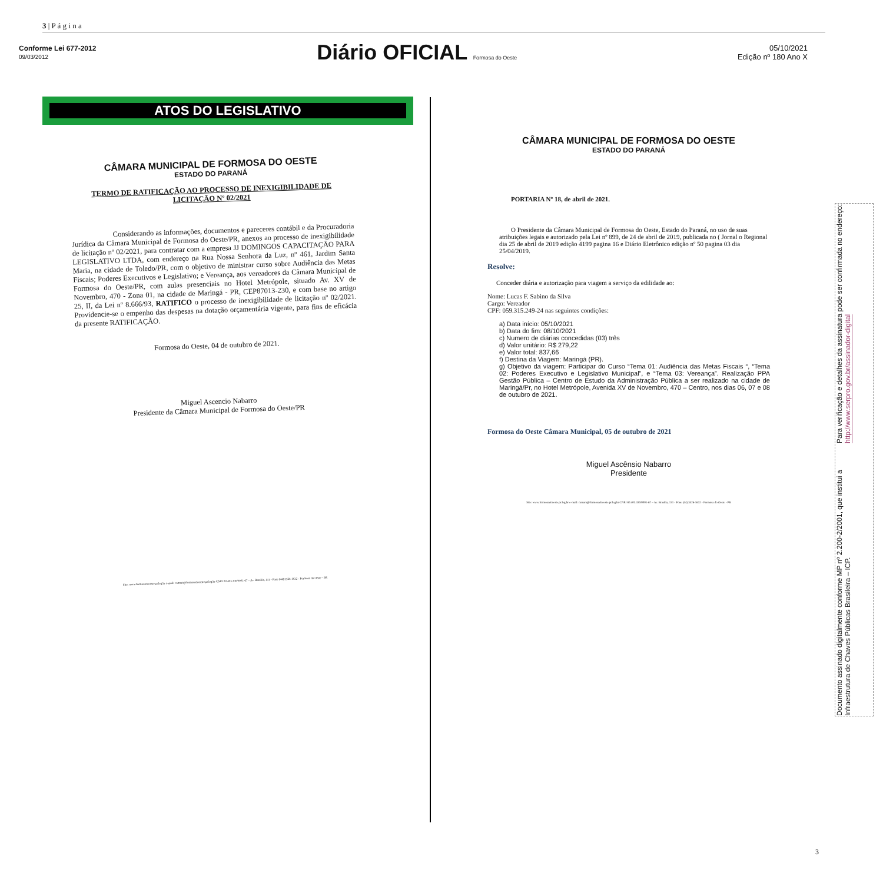3 | P á g i n a
Conforme Lei 677-2012
09/03/2012
Diário OFICIAL Formosa do Oeste
05/10/2021
Edição nº 180 Ano X
ATOS DO LEGISLATIVO
CÂMARA MUNICIPAL DE FORMOSA DO OESTE
ESTADO DO PARANÁ
TERMO DE RATIFICAÇÃO AO PROCESSO DE INEXIGIBILIDADE DE LICITAÇÃO Nº 02/2021
Considerando as informações, documentos e pareceres contábil e da Procuradoria Jurídica da Câmara Municipal de Formosa do Oeste/PR, anexos ao processo de inexigibilidade de licitação nº 02/2021, para contratar com a empresa JJ DOMINGOS CAPACITAÇÃO PARA LEGISLATIVO LTDA, com endereço na Rua Nossa Senhora da Luz, nº 461, Jardim Santa Maria, na cidade de Toledo/PR, com o objetivo de ministrar curso sobre Audiência das Metas Fiscais; Poderes Executivos e Legislativo; e Vereança, aos vereadores da Câmara Municipal de Formosa do Oeste/PR, com aulas presenciais no Hotel Metrópole, situado Av. XV de Novembro, 470 - Zona 01, na cidade de Maringá - PR, CEP87013-230, e com base no artigo 25, II, da Lei nº 8.666/93, RATIFICO o processo de inexigibilidade de licitação nº 02/2021. Providencie-se o empenho das despesas na dotação orçamentária vigente, para fins de eficácia da presente RATIFICAÇÃO.
Formosa do Oeste, 04 de outubro de 2021.
Miguel Ascencio Nabarro
Presidente da Câmara Municipal de Formosa do Oeste/PR
Site: www.formosadooeste.pr.leg.br e-mail: camara@formosadooeste.pr.leg.br CNPJ 80.403.330/0001-67 – Av. Brasília, 131 - Fone (44) 3526-1632 - Formosa do Oeste - PR
CÂMARA MUNICIPAL DE FORMOSA DO OESTE
ESTADO DO PARANÁ
PORTARIA Nº 18, de abril de 2021.
O Presidente da Câmara Municipal de Formosa do Oeste, Estado do Paraná, no uso de suas atribuições legais e autorizado pela Lei nº 899, de 24 de abril de 2019, publicada no ( Jornal o Regional dia 25 de abril de 2019 edição 4199 pagina 16 e Diário Eletrônico edição nº 50 pagina 03 dia 25/04/2019.
Resolve:
Conceder diária e autorização para viagem a serviço da edilidade ao:
Nome: Lucas F. Sabino da Silva
Cargo: Vereador
CPF: 059.315.249-24 nas seguintes condições:
a) Data início: 05/10/2021
b) Data do fim: 08/10/2021
c) Numero de diárias concedidas (03) três
d) Valor unitário: R$ 279,22
e) Valor total: 837,66
f) Destina da Viagem: Maringá (PR).
g) Objetivo da viagem: Participar do Curso “Tema 01: Audiência das Metas Fiscais “, “Tema 02: Poderes Executivo e Legislativo Municipal”, e “Tema 03: Vereança”. Realização PPA Gestão Pública – Centro de Estudo da Administração Pública a ser realizado na cidade de Maringá/Pr, no Hotel Metrópole, Avenida XV de Novembro, 470 – Centro, nos dias 06, 07 e 08 de outubro de 2021.
Formosa do Oeste Câmara Municipal, 05 de outubro de 2021
Miguel Ascênsio Nabarro
Presidente
Site: www.formosadooeste.pr.leg.br e-mail: camara@formosadooeste.pr.leg.br CNPJ 80.403.330/0001-67 – Av. Brasília, 131 - Fone (44) 3526-1632 - Formosa do Oeste - PR
Documento assinado digitalmente conforme MP nº 2.200-2/2001, que institui a Infraestrutura de Chaves Públicas Brasileira – ICP.
Para verificação e detalhes da assinatura pode ser confirmada no endereço: http://www.serpro.gov.br/assinador-digital
3